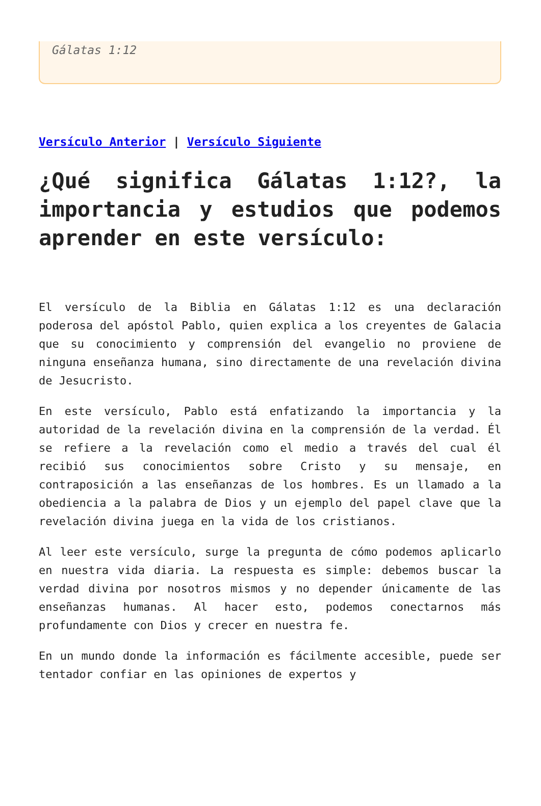Gálatas 1:12
Versículo Anterior | Versículo Siguiente
¿Qué significa Gálatas 1:12?, la importancia y estudios que podemos aprender en este versículo:
El versículo de la Biblia en Gálatas 1:12 es una declaración poderosa del apóstol Pablo, quien explica a los creyentes de Galacia que su conocimiento y comprensión del evangelio no proviene de ninguna enseñanza humana, sino directamente de una revelación divina de Jesucristo.
En este versículo, Pablo está enfatizando la importancia y la autoridad de la revelación divina en la comprensión de la verdad. Él se refiere a la revelación como el medio a través del cual él recibió sus conocimientos sobre Cristo y su mensaje, en contraposición a las enseñanzas de los hombres. Es un llamado a la obediencia a la palabra de Dios y un ejemplo del papel clave que la revelación divina juega en la vida de los cristianos.
Al leer este versículo, surge la pregunta de cómo podemos aplicarlo en nuestra vida diaria. La respuesta es simple: debemos buscar la verdad divina por nosotros mismos y no depender únicamente de las enseñanzas humanas. Al hacer esto, podemos conectarnos más profundamente con Dios y crecer en nuestra fe.
En un mundo donde la información es fácilmente accesible, puede ser tentador confiar en las opiniones de expertos y